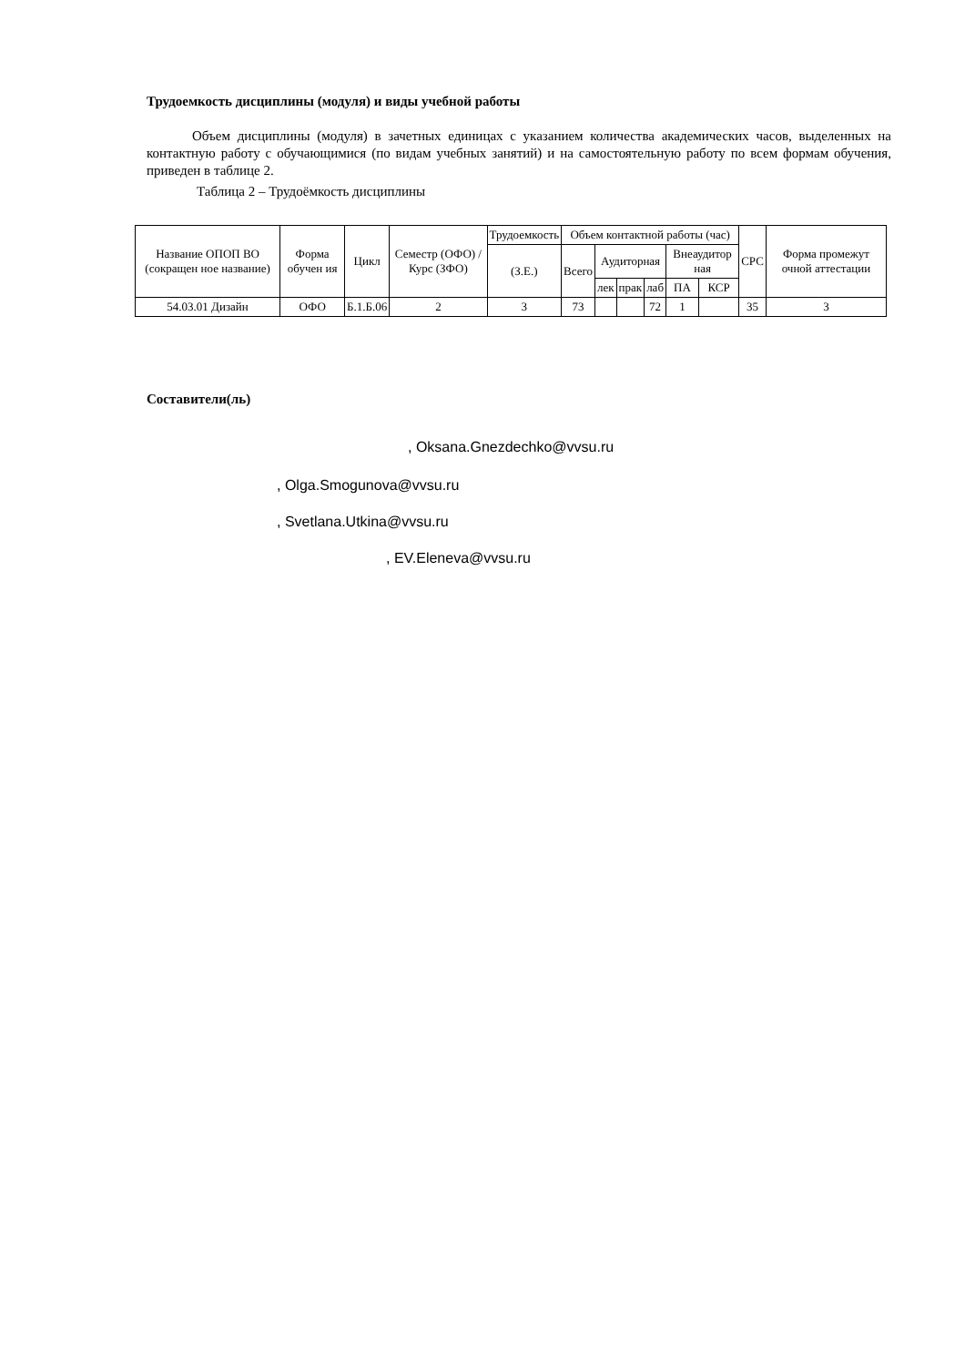Трудоемкость дисциплины (модуля) и виды учебной работы
Объем дисциплины (модуля) в зачетных единицах с указанием количества академических часов, выделенных на контактную работу с обучающимися (по видам учебных занятий) и на самостоятельную работу по всем формам обучения, приведен в таблице 2.
Таблица 2 – Трудоёмкость дисциплины
| Название ОПОП ВО (сокращен ное название) | Форма обучен ия | Цикл | Семестр (ОФО) /Курс (ЗФО) | Трудоемкость | Объем контактной работы (час) | | | | | | СРС | Форма промежут очной аттестации |
| --- | --- | --- | --- | --- | --- | --- | --- | --- | --- | --- | --- | --- |
| | | | | (З.Е.) | Всего | Аудиторная | | | Внеаудитор ная | | | |
| | | | | | | лек | прак | лаб | ПА | КСР | | |
| 54.03.01 Дизайн | ОФО | Б.1.Б.06 | 2 | 3 | 73 | | | 72 | 1 | | 35 | 3 |
Составители(ль)
, Oksana.Gnezdechko@vvsu.ru
, Olga.Smogunova@vvsu.ru
, Svetlana.Utkina@vvsu.ru
, EV.Eleneva@vvsu.ru